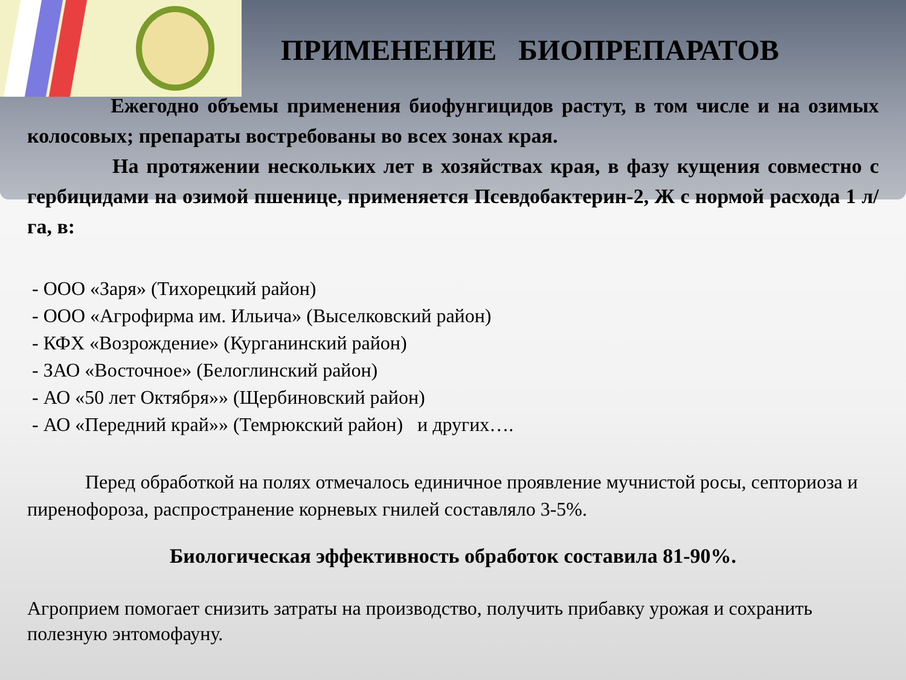ПРИМЕНЕНИЕ БИОПРЕПАРАТОВ
Ежегодно объемы применения биофунгицидов растут, в том числе и на озимых колосовых; препараты востребованы во всех зонах края.
На протяжении нескольких лет в хозяйствах края, в фазу кущения совместно с гербицидами на озимой пшенице, применяется Псевдобактерин-2, Ж с нормой расхода 1 л/га, в:
- ООО «Заря» (Тихорецкий район)
- ООО «Агрофирма им. Ильича» (Выселковский район)
- КФХ «Возрождение» (Курганинский район)
- ЗАО «Восточное» (Белоглинский район)
- АО «50 лет Октября»» (Щербиновский район)
- АО «Передний край»» (Темрюкский район) и других….
Перед обработкой на полях отмечалось единичное проявление мучнистой росы, септориоза и пиренофороза, распространение корневых гнилей составляло 3-5%.
Биологическая эффективность обработок составила 81-90%.
Агроприем помогает снизить затраты на производство, получить прибавку урожая и сохранить полезную энтомофауну.